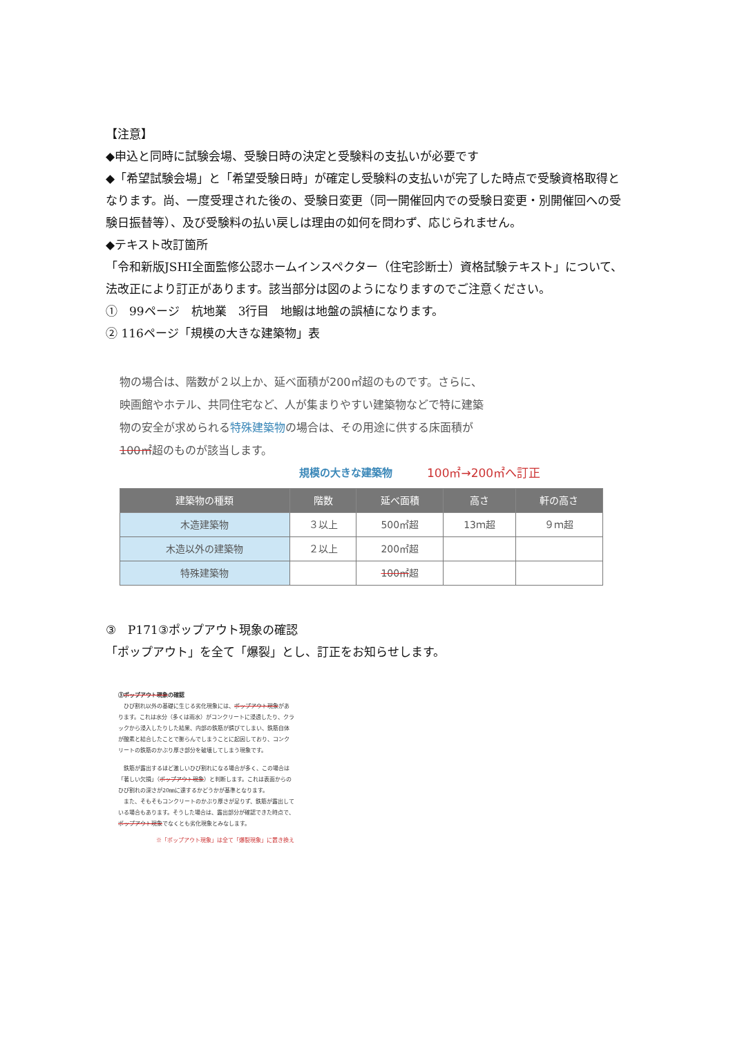【注意】
◆申込と同時に試験会場、受験日時の決定と受験料の支払いが必要です
◆「希望試験会場」と「希望受験日時」が確定し受験料の支払いが完了した時点で受験資格取得となります。尚、一度受理された後の、受験日変更（同一開催回内での受験日変更・別開催回への受験日振替等）、及び受験料の払い戻しは理由の如何を問わず、応じられません。
◆テキスト改訂箇所
「令和新版JSHI全面監修公認ホームインスペクター（住宅診断士）資格試験テキスト」について、法改正により訂正があります。該当部分は図のようになりますのでご注意ください。
①　99ページ　杭地業　3行目　地鰕は地盤の誤植になります。
② 116ページ「規模の大きな建築物」表
物の場合は、階数が２以上か、延べ面積が200㎡超のものです。さらに、映画館やホテル、共同住宅など、人が集まりやすい建築物などで特に建築物の安全が求められる特殊建築物の場合は、その用途に供する床面積が100㎡超のものが該当します。
規模の大きな建築物 100㎡→200㎡へ訂正
| 建築物の種類 | 階数 | 延べ面積 | 高さ | 軒の高さ |
| --- | --- | --- | --- | --- |
| 木造建築物 | ３以上 | 500㎡超 | 13ｍ超 | ９ｍ超 |
| 木造以外の建築物 | ２以上 | 200㎡超 | | |
| 特殊建築物 | | 100㎡ 超 | | |
③　P171③ポップアウト現象の確認
「ポップアウト」を全て「爆裂」とし、訂正をお知らせします。
③ポップアウト現象の確認
　ひび割れ以外の基礎に生じる劣化現象には、ポップアウト現象があります。これは水分（多くは雨水）がコンクリートに浸透したり、クラックから浸入したりした結果、内部の鉄筋が錆びてしまい、鉄筋自体が酸素と結合したことで膨らんでしまうことに起因しており、コンクリートの鉄筋のかぶり厚さ部分を破壊してしまう現象です。
　鉄筋が露出するほど激しいひび割れになる場合が多く、この場合は「著しい欠損」（ポップアウト現象）と判断します。これは表面からのひび割れの深さが20㎜に達するかどうかが基準となります。
　また、そもそもコンクリートのかぶり厚さが足りず、鉄筋が露出している場合もあります。そうした場合は、露出部分が確認できた時点で、ポップアウト現象でなくとも劣化現象とみなします。
※「ポップアウト現象」は全て「爆裂現象」に置き換え